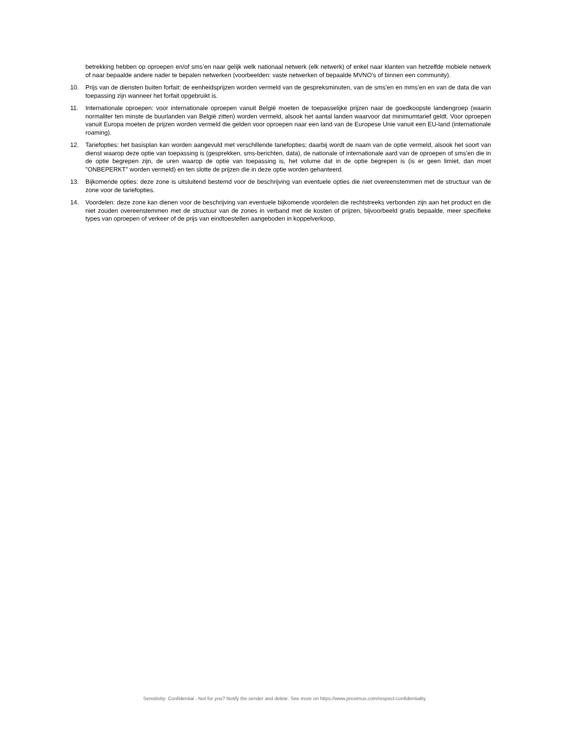betrekking hebben op oproepen en/of sms’en naar gelijk welk nationaal netwerk (elk netwerk) of enkel naar klanten van hetzelfde mobiele netwerk of naar bepaalde andere nader te bepalen netwerken (voorbeelden: vaste netwerken of bepaalde MVNO’s of binnen een community).
10. Prijs van de diensten buiten forfait: de eenheidsprijzen worden vermeld van de gespreksminuten, van de sms’en en mms’en en van de data die van toepassing zijn wanneer het forfait opgebruikt is.
11. Internationale oproepen: voor internationale oproepen vanuit België moeten de toepasselijke prijzen naar de goedkoopste landengroep (waarin normaliter ten minste de buurlanden van België zitten) worden vermeld, alsook het aantal landen waarvoor dat minimumtarief geldt. Voor oproepen vanuit Europa moeten de prijzen worden vermeld die gelden voor oproepen naar een land van de Europese Unie vanuit een EU-land (internationale roaming).
12. Tariefopties: het basisplan kan worden aangevuld met verschillende tariefopties; daarbij wordt de naam van de optie vermeld, alsook het soort van dienst waarop deze optie van toepassing is (gesprekken, sms-berichten, data), de nationale of internationale aard van de oproepen of sms’en die in de optie begrepen zijn, de uren waarop de optie van toepassing is, het volume dat in de optie begrepen is (is er geen limiet, dan moet "ONBEPERKT" worden vermeld) en ten slotte de prijzen die in deze optie worden gehanteerd.
13. Bijkomende opties: deze zone is uitsluitend bestemd voor de beschrijving van eventuele opties die niet overeenstemmen met de structuur van de zone voor de tariefopties.
14. Voordelen: deze zone kan dienen voor de beschrijving van eventuele bijkomende voordelen die rechtstreeks verbonden zijn aan het product en die niet zouden overeenstemmen met de structuur van de zones in verband met de kosten of prijzen, bijvoorbeeld gratis bepaalde, meer specifieke types van oproepen of verkeer of de prijs van eindtoestellen aangeboden in koppelverkoop.
Sensitivity: Confidential - Not for you? Notify the sender and delete. See more on https://www.proximus.com/respect-confidentiality